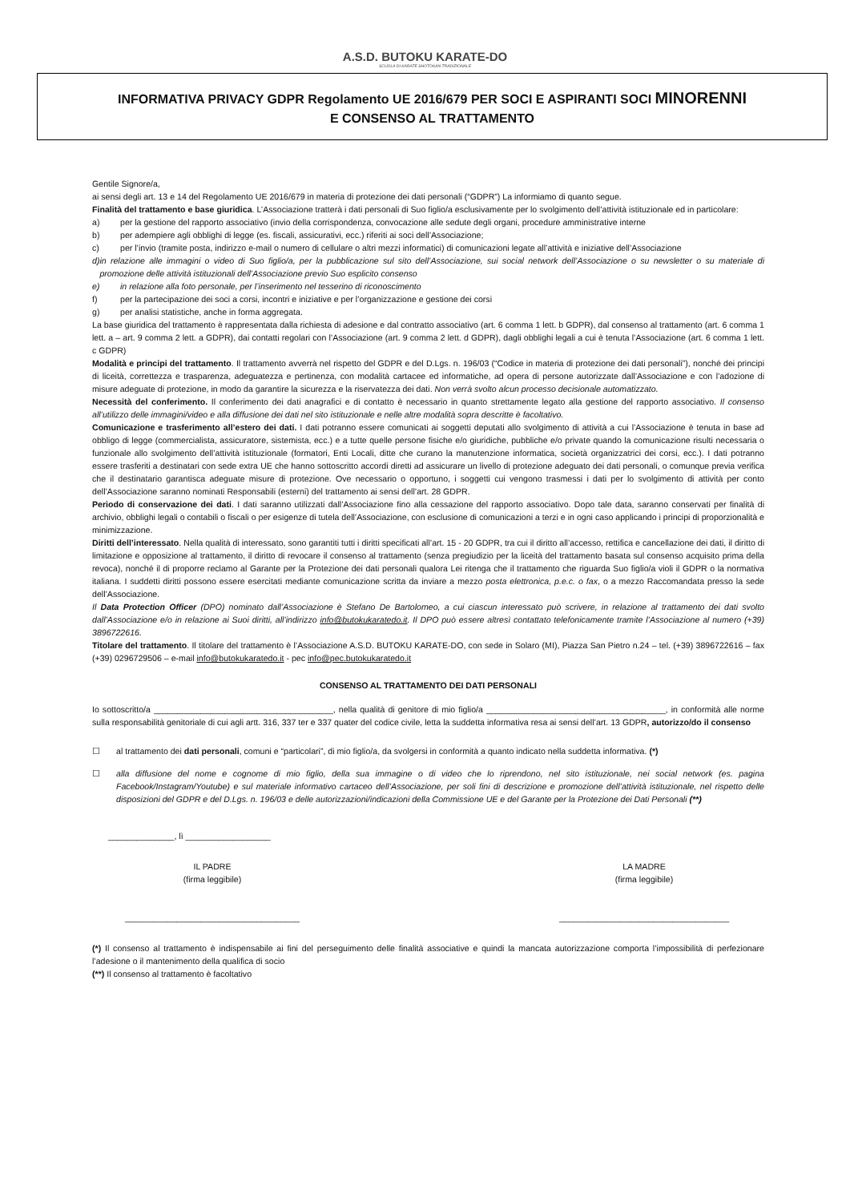A.S.D. BUTOKU KARATE-DO
SCUOLA DI KARATE SHOTOKAN TRADIZIONALE
INFORMATIVA PRIVACY GDPR Regolamento UE 2016/679 PER SOCI E ASPIRANTI SOCI MINORENNI
E CONSENSO AL TRATTAMENTO
Gentile Signore/a,
ai sensi degli art. 13 e 14 del Regolamento UE 2016/679 in materia di protezione dei dati personali (“GDPR”) La informiamo di quanto segue.
Finalità del trattamento e base giuridica. L’Associazione tratterà i dati personali di Suo figlio/a esclusivamente per lo svolgimento dell’attività istituzionale ed in particolare:
a) per la gestione del rapporto associativo (invio della corrispondenza, convocazione alle sedute degli organi, procedure amministrative interne
b) per adempiere agli obblighi di legge (es. fiscali, assicurativi, ecc.) riferiti ai soci dell’Associazione;
c) per l’invio (tramite posta, indirizzo e-mail o numero di cellulare o altri mezzi informatici) di comunicazioni legate all’attività e iniziative dell’Associazione
d) in relazione alle immagini o video di Suo figlio/a, per la pubblicazione sul sito dell’Associazione, sui social network dell’Associazione o su newsletter o su materiale di promozione delle attività istituzionali dell’Associazione previo Suo esplicito consenso
e) in relazione alla foto personale, per l’inserimento nel tesserino di riconoscimento
f) per la partecipazione dei soci a corsi, incontri e iniziative e per l’organizzazione e gestione dei corsi
g) per analisi statistiche, anche in forma aggregata.
La base giuridica del trattamento è rappresentata dalla richiesta di adesione e dal contratto associativo (art. 6 comma 1 lett. b GDPR), dal consenso al trattamento (art. 6 comma 1 lett. a – art. 9 comma 2 lett. a GDPR), dai contatti regolari con l’Associazione (art. 9 comma 2 lett. d GDPR), dagli obblighi legali a cui è tenuta l’Associazione (art. 6 comma 1 lett. c GDPR)
Modalità e principi del trattamento. Il trattamento avverrà nel rispetto del GDPR e del D.Lgs. n. 196/03 (“Codice in materia di protezione dei dati personali”), nonché dei principi di liceità, correttezza e trasparenza, adeguatezza e pertinenza, con modalità cartacee ed informatiche, ad opera di persone autorizzate dall’Associazione e con l’adozione di misure adeguate di protezione, in modo da garantire la sicurezza e la riservatezza dei dati. Non verrà svolto alcun processo decisionale automatizzato.
Necessità del conferimento. Il conferimento dei dati anagrafici e di contatto è necessario in quanto strettamente legato alla gestione del rapporto associativo. Il consenso all’utilizzo delle immagini/video e alla diffusione dei dati nel sito istituzionale e nelle altre modalità sopra descritte è facoltativo.
Comunicazione e trasferimento all’estero dei dati. I dati potranno essere comunicati ai soggetti deputati allo svolgimento di attività a cui l’Associazione è tenuta in base ad obbligo di legge (commercialista, assicuratore, sistemista, ecc.) e a tutte quelle persone fisiche e/o giuridiche, pubbliche e/o private quando la comunicazione risulti necessaria o funzionale allo svolgimento dell’attività istituzionale (formatori, Enti Locali, ditte che curano la manutenzione informatica, società organizzatrici dei corsi, ecc.). I dati potranno essere trasferiti a destinatari con sede extra UE che hanno sottoscritto accordi diretti ad assicurare un livello di protezione adeguato dei dati personali, o comunque previa verifica che il destinatario garantisca adeguate misure di protezione. Ove necessario o opportuno, i soggetti cui vengono trasmessi i dati per lo svolgimento di attività per conto dell’Associazione saranno nominati Responsabili (esterni) del trattamento ai sensi dell’art. 28 GDPR.
Periodo di conservazione dei dati. I dati saranno utilizzati dall’Associazione fino alla cessazione del rapporto associativo. Dopo tale data, saranno conservati per finalità di archivio, obblighi legali o contabili o fiscali o per esigenze di tutela dell’Associazione, con esclusione di comunicazioni a terzi e in ogni caso applicando i principi di proporzionalità e minimizzazione.
Diritti dell’interessato. Nella qualità di interessato, sono garantiti tutti i diritti specificati all’art. 15 - 20 GDPR, tra cui il diritto all’accesso, rettifica e cancellazione dei dati, il diritto di limitazione e opposizione al trattamento, il diritto di revocare il consenso al trattamento (senza pregiudizio per la liceità del trattamento basata sul consenso acquisito prima della revoca), nonché il di proporre reclamo al Garante per la Protezione dei dati personali qualora Lei ritenga che il trattamento che riguarda Suo figlio/a violi il GDPR o la normativa italiana. I suddetti diritti possono essere esercitati mediante comunicazione scritta da inviare a mezzo posta elettronica, p.e.c. o fax, o a mezzo Raccomandata presso la sede dell’Associazione.
Il Data Protection Officer (DPO) nominato dall’Associazione è Stefano De Bartolomeo, a cui ciascun interessato può scrivere, in relazione al trattamento dei dati svolto dall’Associazione e/o in relazione ai Suoi diritti, all’indirizzo info@butokukaratedo.it. Il DPO può essere altresì contattato telefonicamente tramite l’Associazione al numero (+39) 3896722616.
Titolare del trattamento. Il titolare del trattamento è l’Associazione A.S.D. BUTOKU KARATE-DO, con sede in Solaro (MI), Piazza San Pietro n.24 – tel. (+39) 3896722616 – fax (+39) 0296729506 – e-mail info@butokukaratedo.it - pec info@pec.butokukaratedo.it
CONSENSO AL TRATTAMENTO DEI DATI PERSONALI
Io sottoscritto/a ______________________________________, nella qualità di genitore di mio figlio/a ______________________________________, in conformità alle norme sulla responsabilità genitoriale di cui agli artt. 316, 337 ter e 337 quater del codice civile, letta la suddetta informativa resa ai sensi dell’art. 13 GDPR, autorizzo/do il consenso
☐ al trattamento dei dati personali, comuni e “particolari”, di mio figlio/a, da svolgersi in conformità a quanto indicato nella suddetta informativa. (*)
☐ alla diffusione del nome e cognome di mio figlio, della sua immagine o di video che lo riprendono, nel sito istituzionale, nei social network (es. pagina Facebook/Instagram/Youtube) e sul materiale informativo cartaceo dell’Associazione, per soli fini di descrizione e promozione dell’attività istituzionale, nel rispetto delle disposizioni del GDPR e del D.Lgs. n. 196/03 e delle autorizzazioni/indicazioni della Commissione UE e del Garante per la Protezione dei Dati Personali (**)
______________, lì __________________
IL PADRE
(firma leggibile)
_____________________________________
LA MADRE
(firma leggibile)
____________________________________
(*) Il consenso al trattamento è indispensabile ai fini del perseguimento delle finalità associative e quindi la mancata autorizzazione comporta l’impossibilità di perfezionare l’adesione o il mantenimento della qualifica di socio
(**) Il consenso al trattamento è facoltativo